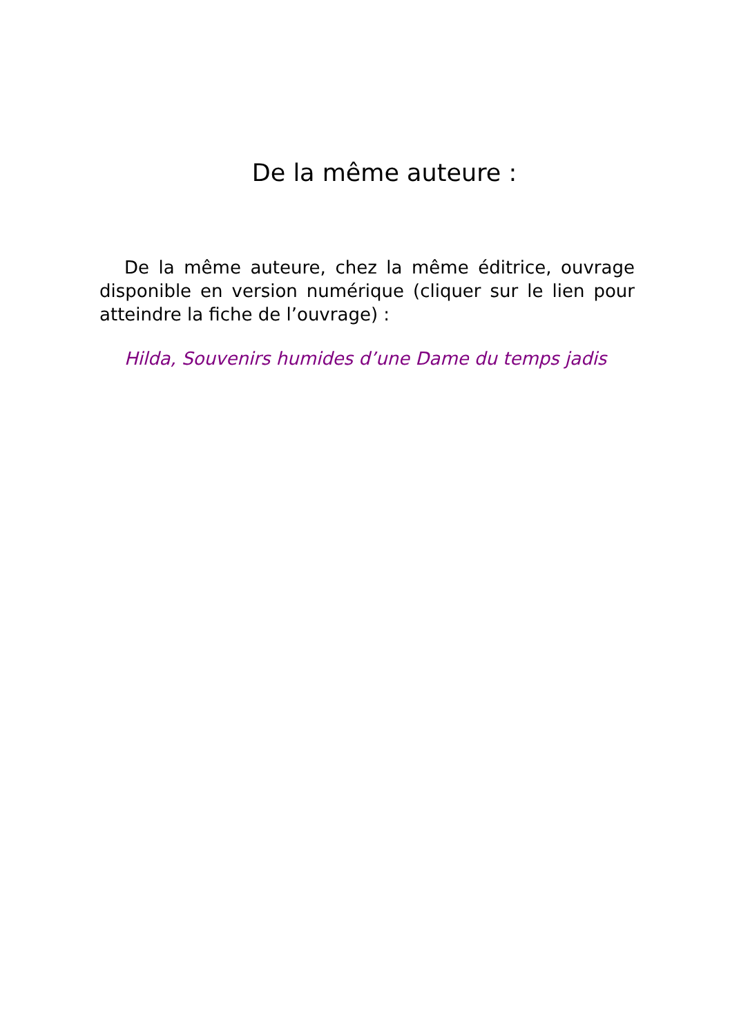De la même auteure :
De la même auteure, chez la même éditrice, ouvrage disponible en version numérique (cliquer sur le lien pour atteindre la fiche de l’ouvrage) :
Hilda, Souvenirs humides d’une Dame du temps jadis